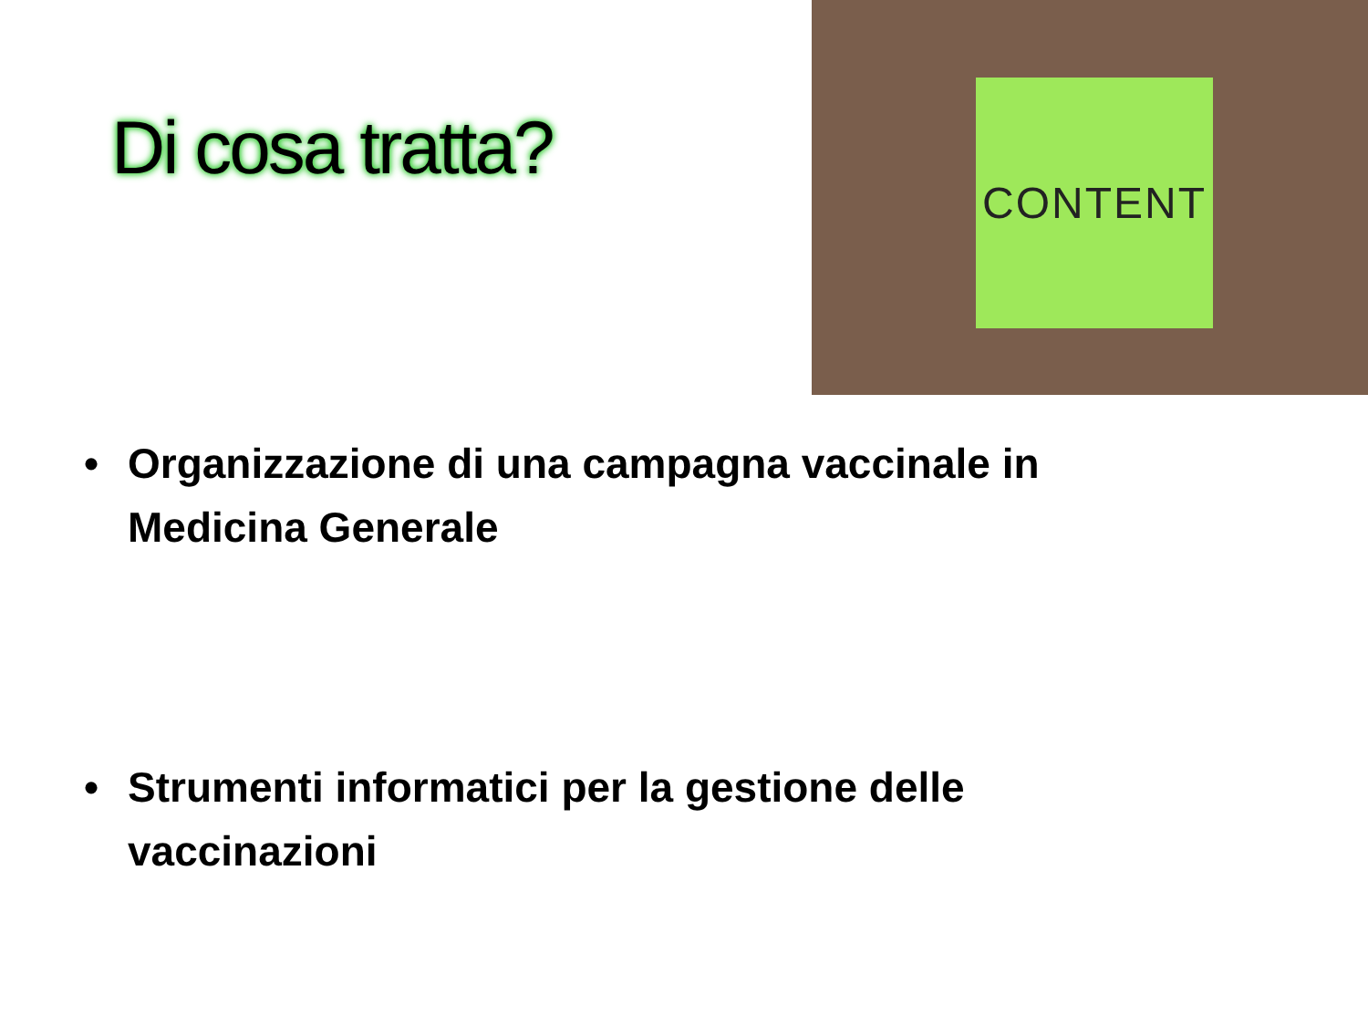Di cosa tratta?
CONTENT
• Organizzazione di una campagna vaccinale in
Medicina Generale
• Strumenti informatici per la gestione delle
vaccinazioni